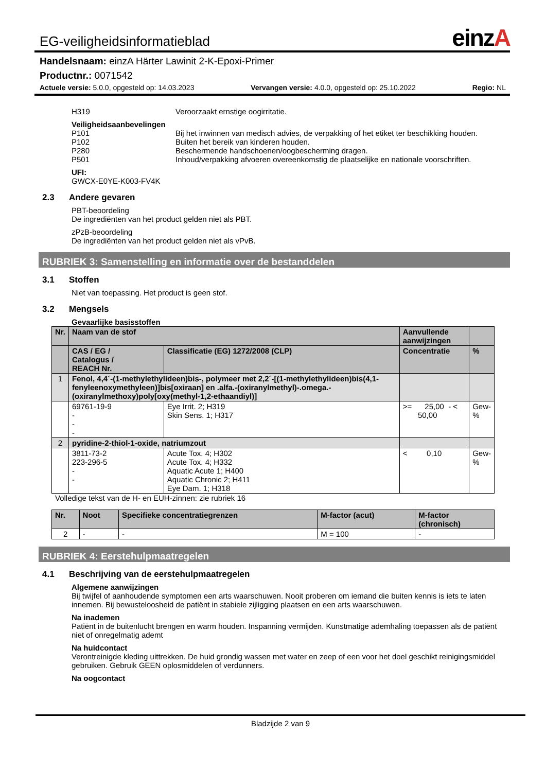EG-veiligheidsinformatieblad
einzA
Handelsnaam: einzA Härter Lawinit 2-K-Epoxi-Primer
Productnr.: 0071542
Actuele versie: 5.0.0, opgesteld op: 14.03.2023 Vervangen versie: 4.0.0, opgesteld op: 25.10.2022 Regio: NL
H319 Veroorzaakt ernstige oogirritatie.
Veiligheidsaanbevelingen
P101 Bij het inwinnen van medisch advies, de verpakking of het etiket ter beschikking houden.
P102 Buiten het bereik van kinderen houden.
P280 Beschermende handschoenen/oogbescherming dragen.
P501 Inhoud/verpakking afvoeren overeenkomstig de plaatselijke en nationale voorschriften.
UFI:
GWCX-E0YE-K003-FV4K
2.3 Andere gevaren
PBT-beoordeling
De ingrediënten van het product gelden niet als PBT.
zPzB-beoordeling
De ingrediënten van het product gelden niet als vPvB.
RUBRIEK 3: Samenstelling en informatie over de bestanddelen
3.1 Stoffen
Niet van toepassing. Het product is geen stof.
3.2 Mengsels
Gevaarlijke basisstoffen
| Nr. | Naam van de stof | | Aanvullende aanwijzingen | |
| --- | --- | --- | --- | --- |
| | CAS / EG / Catalogus / REACH Nr. | Classificatie (EG) 1272/2008 (CLP) | Concentratie | % |
| 1 | Fenol, 4,4´-(1-methylethylideen)bis-, polymeer met 2,2´-[(1-methylethylideen)bis(4,1-fenyleenoxymethyleen)]bis[oxiraan] en .alfa.-(oxiranylmethyl)-.omega.-(oxiranylmethoxy)poly[oxy(methyl-1,2-ethaandiyl)] | | | |
| | 69761-19-9 - - - | Eye Irrit. 2; H319 Skin Sens. 1; H317 | >= 25,00 - < 50,00 | Gew- % |
| 2 | pyridine-2-thiol-1-oxide, natriumzout | | | |
| | 3811-73-2 223-296-5 - - | Acute Tox. 4; H302 Acute Tox. 4; H332 Aquatic Acute 1; H400 Aquatic Chronic 2; H411 Eye Dam. 1; H318 | < 0,10 | Gew- % |
Volledige tekst van de H- en EUH-zinnen: zie rubriek 16
| Nr. | Noot | Specifieke concentratiegrenzen | M-factor (acut) | M-factor (chronisch) |
| --- | --- | --- | --- | --- |
| 2 | - | - | M = 100 | - |
RUBRIEK 4: Eerstehulpmaatregelen
4.1 Beschrijving van de eerstehulpmaatregelen
Algemene aanwijzingen
Bij twijfel of aanhoudende symptomen een arts waarschuwen. Nooit proberen om iemand die buiten kennis is iets te laten innemen. Bij bewusteloosheid de patiënt in stabiele zijligging plaatsen en een arts waarschuwen.
Na inademen
Patiënt in de buitenlucht brengen en warm houden. Inspanning vermijden. Kunstmatige ademhaling toepassen als de patiënt niet of onregelmatig ademt
Na huidcontact
Verontreinigde kleding uittrekken. De huid grondig wassen met water en zeep of een voor het doel geschikt reinigingsmiddel gebruiken. Gebruik GEEN oplosmiddelen of verdunners.
Na oogcontact
Bladzijde 2 van 9